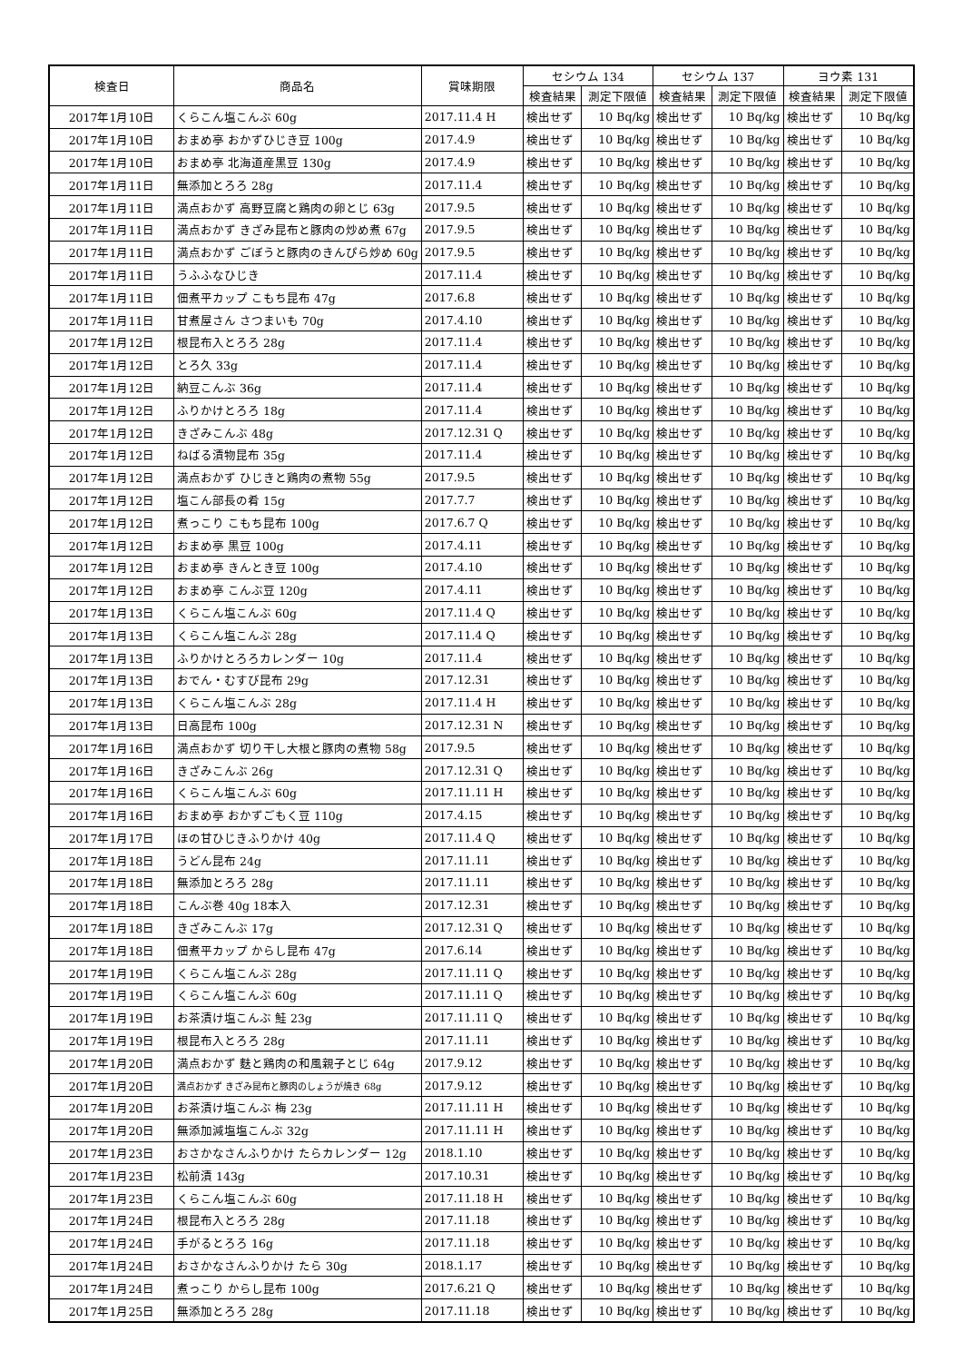| 検査日 | 商品名 | 賞味期限 | セシウム 134 | | セシウム 137 | | ヨウ素 131 | |
| --- | --- | --- | --- | --- | --- | --- | --- | --- |
| | | | 検査結果 | 測定下限値 | 検査結果 | 測定下限値 | 検査結果 | 測定下限値 |
| 2017年1月10日 | くらこん塩こんぶ 60g | 2017.11.4 H | 検出せず | 10 Bq/kg | 検出せず | 10 Bq/kg | 検出せず | 10 Bq/kg |
| 2017年1月10日 | おまめ亭 おかずひじき豆 100g | 2017.4.9 | 検出せず | 10 Bq/kg | 検出せず | 10 Bq/kg | 検出せず | 10 Bq/kg |
| 2017年1月10日 | おまめ亭 北海道産黒豆 130g | 2017.4.9 | 検出せず | 10 Bq/kg | 検出せず | 10 Bq/kg | 検出せず | 10 Bq/kg |
| 2017年1月11日 | 無添加とろろ 28g | 2017.11.4 | 検出せず | 10 Bq/kg | 検出せず | 10 Bq/kg | 検出せず | 10 Bq/kg |
| 2017年1月11日 | 満点おかず 高野豆腐と鶏肉の卵とじ 63g | 2017.9.5 | 検出せず | 10 Bq/kg | 検出せず | 10 Bq/kg | 検出せず | 10 Bq/kg |
| 2017年1月11日 | 満点おかず きざみ昆布と豚肉の炒め煮 67g | 2017.9.5 | 検出せず | 10 Bq/kg | 検出せず | 10 Bq/kg | 検出せず | 10 Bq/kg |
| 2017年1月11日 | 満点おかず ごぼうと豚肉のきんぴら炒め 60g | 2017.9.5 | 検出せず | 10 Bq/kg | 検出せず | 10 Bq/kg | 検出せず | 10 Bq/kg |
| 2017年1月11日 | うふふなひじき | 2017.11.4 | 検出せず | 10 Bq/kg | 検出せず | 10 Bq/kg | 検出せず | 10 Bq/kg |
| 2017年1月11日 | 佃煮平カップ こもち昆布 47g | 2017.6.8 | 検出せず | 10 Bq/kg | 検出せず | 10 Bq/kg | 検出せず | 10 Bq/kg |
| 2017年1月11日 | 甘煮屋さん さつまいも 70g | 2017.4.10 | 検出せず | 10 Bq/kg | 検出せず | 10 Bq/kg | 検出せず | 10 Bq/kg |
| 2017年1月12日 | 根昆布入とろろ 28g | 2017.11.4 | 検出せず | 10 Bq/kg | 検出せず | 10 Bq/kg | 検出せず | 10 Bq/kg |
| 2017年1月12日 | とろ久 33g | 2017.11.4 | 検出せず | 10 Bq/kg | 検出せず | 10 Bq/kg | 検出せず | 10 Bq/kg |
| 2017年1月12日 | 納豆こんぶ 36g | 2017.11.4 | 検出せず | 10 Bq/kg | 検出せず | 10 Bq/kg | 検出せず | 10 Bq/kg |
| 2017年1月12日 | ふりかけとろろ 18g | 2017.11.4 | 検出せず | 10 Bq/kg | 検出せず | 10 Bq/kg | 検出せず | 10 Bq/kg |
| 2017年1月12日 | きざみこんぶ 48g | 2017.12.31 Q | 検出せず | 10 Bq/kg | 検出せず | 10 Bq/kg | 検出せず | 10 Bq/kg |
| 2017年1月12日 | ねばる漬物昆布 35g | 2017.11.4 | 検出せず | 10 Bq/kg | 検出せず | 10 Bq/kg | 検出せず | 10 Bq/kg |
| 2017年1月12日 | 満点おかず ひじきと鶏肉の煮物 55g | 2017.9.5 | 検出せず | 10 Bq/kg | 検出せず | 10 Bq/kg | 検出せず | 10 Bq/kg |
| 2017年1月12日 | 塩こん部長の肴 15g | 2017.7.7 | 検出せず | 10 Bq/kg | 検出せず | 10 Bq/kg | 検出せず | 10 Bq/kg |
| 2017年1月12日 | 煮っこり こもち昆布 100g | 2017.6.7 Q | 検出せず | 10 Bq/kg | 検出せず | 10 Bq/kg | 検出せず | 10 Bq/kg |
| 2017年1月12日 | おまめ亭 黒豆 100g | 2017.4.11 | 検出せず | 10 Bq/kg | 検出せず | 10 Bq/kg | 検出せず | 10 Bq/kg |
| 2017年1月12日 | おまめ亭 きんとき豆 100g | 2017.4.10 | 検出せず | 10 Bq/kg | 検出せず | 10 Bq/kg | 検出せず | 10 Bq/kg |
| 2017年1月12日 | おまめ亭 こんぶ豆 120g | 2017.4.11 | 検出せず | 10 Bq/kg | 検出せず | 10 Bq/kg | 検出せず | 10 Bq/kg |
| 2017年1月13日 | くらこん塩こんぶ 60g | 2017.11.4 Q | 検出せず | 10 Bq/kg | 検出せず | 10 Bq/kg | 検出せず | 10 Bq/kg |
| 2017年1月13日 | くらこん塩こんぶ 28g | 2017.11.4 Q | 検出せず | 10 Bq/kg | 検出せず | 10 Bq/kg | 検出せず | 10 Bq/kg |
| 2017年1月13日 | ふりかけとろろカレンダー 10g | 2017.11.4 | 検出せず | 10 Bq/kg | 検出せず | 10 Bq/kg | 検出せず | 10 Bq/kg |
| 2017年1月13日 | おでん・むすび昆布 29g | 2017.12.31 | 検出せず | 10 Bq/kg | 検出せず | 10 Bq/kg | 検出せず | 10 Bq/kg |
| 2017年1月13日 | くらこん塩こんぶ 28g | 2017.11.4 H | 検出せず | 10 Bq/kg | 検出せず | 10 Bq/kg | 検出せず | 10 Bq/kg |
| 2017年1月13日 | 日高昆布 100g | 2017.12.31 N | 検出せず | 10 Bq/kg | 検出せず | 10 Bq/kg | 検出せず | 10 Bq/kg |
| 2017年1月16日 | 満点おかず 切り干し大根と豚肉の煮物 58g | 2017.9.5 | 検出せず | 10 Bq/kg | 検出せず | 10 Bq/kg | 検出せず | 10 Bq/kg |
| 2017年1月16日 | きざみこんぶ 26g | 2017.12.31 Q | 検出せず | 10 Bq/kg | 検出せず | 10 Bq/kg | 検出せず | 10 Bq/kg |
| 2017年1月16日 | くらこん塩こんぶ 60g | 2017.11.11 H | 検出せず | 10 Bq/kg | 検出せず | 10 Bq/kg | 検出せず | 10 Bq/kg |
| 2017年1月16日 | おまめ亭 おかずごもく豆 110g | 2017.4.15 | 検出せず | 10 Bq/kg | 検出せず | 10 Bq/kg | 検出せず | 10 Bq/kg |
| 2017年1月17日 | ほの甘ひじきふりかけ 40g | 2017.11.4 Q | 検出せず | 10 Bq/kg | 検出せず | 10 Bq/kg | 検出せず | 10 Bq/kg |
| 2017年1月18日 | うどん昆布 24g | 2017.11.11 | 検出せず | 10 Bq/kg | 検出せず | 10 Bq/kg | 検出せず | 10 Bq/kg |
| 2017年1月18日 | 無添加とろろ 28g | 2017.11.11 | 検出せず | 10 Bq/kg | 検出せず | 10 Bq/kg | 検出せず | 10 Bq/kg |
| 2017年1月18日 | こんぶ巻 40g 18本入 | 2017.12.31 | 検出せず | 10 Bq/kg | 検出せず | 10 Bq/kg | 検出せず | 10 Bq/kg |
| 2017年1月18日 | きざみこんぶ 17g | 2017.12.31 Q | 検出せず | 10 Bq/kg | 検出せず | 10 Bq/kg | 検出せず | 10 Bq/kg |
| 2017年1月18日 | 佃煮平カップ からし昆布 47g | 2017.6.14 | 検出せず | 10 Bq/kg | 検出せず | 10 Bq/kg | 検出せず | 10 Bq/kg |
| 2017年1月19日 | くらこん塩こんぶ 28g | 2017.11.11 Q | 検出せず | 10 Bq/kg | 検出せず | 10 Bq/kg | 検出せず | 10 Bq/kg |
| 2017年1月19日 | くらこん塩こんぶ 60g | 2017.11.11 Q | 検出せず | 10 Bq/kg | 検出せず | 10 Bq/kg | 検出せず | 10 Bq/kg |
| 2017年1月19日 | お茶漬け塩こんぶ 鮭 23g | 2017.11.11 Q | 検出せず | 10 Bq/kg | 検出せず | 10 Bq/kg | 検出せず | 10 Bq/kg |
| 2017年1月19日 | 根昆布入とろろ 28g | 2017.11.11 | 検出せず | 10 Bq/kg | 検出せず | 10 Bq/kg | 検出せず | 10 Bq/kg |
| 2017年1月20日 | 満点おかず 麩と鶏肉の和風親子とじ 64g | 2017.9.12 | 検出せず | 10 Bq/kg | 検出せず | 10 Bq/kg | 検出せず | 10 Bq/kg |
| 2017年1月20日 | 満点おかず きざみ昆布と豚肉のしょうが焼き 68g | 2017.9.12 | 検出せず | 10 Bq/kg | 検出せず | 10 Bq/kg | 検出せず | 10 Bq/kg |
| 2017年1月20日 | お茶漬け塩こんぶ 梅 23g | 2017.11.11 H | 検出せず | 10 Bq/kg | 検出せず | 10 Bq/kg | 検出せず | 10 Bq/kg |
| 2017年1月20日 | 無添加減塩塩こんぶ 32g | 2017.11.11 H | 検出せず | 10 Bq/kg | 検出せず | 10 Bq/kg | 検出せず | 10 Bq/kg |
| 2017年1月23日 | おさかなさんふりかけ たらカレンダー 12g | 2018.1.10 | 検出せず | 10 Bq/kg | 検出せず | 10 Bq/kg | 検出せず | 10 Bq/kg |
| 2017年1月23日 | 松前漬 143g | 2017.10.31 | 検出せず | 10 Bq/kg | 検出せず | 10 Bq/kg | 検出せず | 10 Bq/kg |
| 2017年1月23日 | くらこん塩こんぶ 60g | 2017.11.18 H | 検出せず | 10 Bq/kg | 検出せず | 10 Bq/kg | 検出せず | 10 Bq/kg |
| 2017年1月24日 | 根昆布入とろろ 28g | 2017.11.18 | 検出せず | 10 Bq/kg | 検出せず | 10 Bq/kg | 検出せず | 10 Bq/kg |
| 2017年1月24日 | 手がるとろろ 16g | 2017.11.18 | 検出せず | 10 Bq/kg | 検出せず | 10 Bq/kg | 検出せず | 10 Bq/kg |
| 2017年1月24日 | おさかなさんふりかけ たら 30g | 2018.1.17 | 検出せず | 10 Bq/kg | 検出せず | 10 Bq/kg | 検出せず | 10 Bq/kg |
| 2017年1月24日 | 煮っこり からし昆布 100g | 2017.6.21 Q | 検出せず | 10 Bq/kg | 検出せず | 10 Bq/kg | 検出せず | 10 Bq/kg |
| 2017年1月25日 | 無添加とろろ 28g | 2017.11.18 | 検出せず | 10 Bq/kg | 検出せず | 10 Bq/kg | 検出せず | 10 Bq/kg |